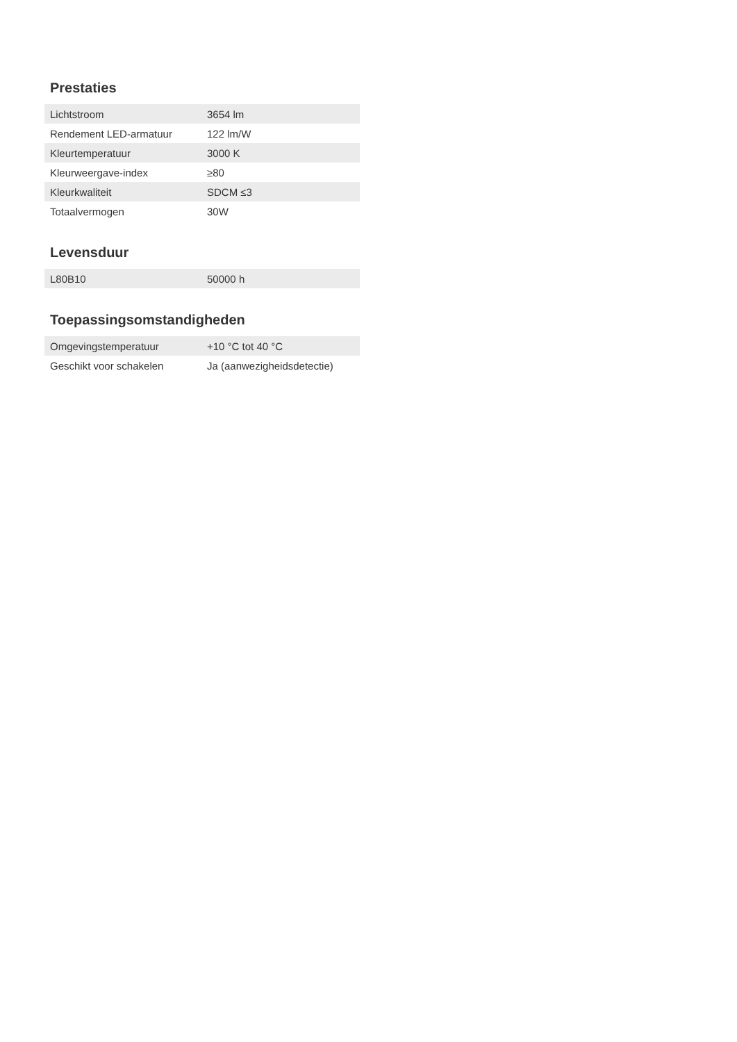Prestaties
| Lichtstroom | 3654 lm |
| Rendement LED-armatuur | 122 lm/W |
| Kleurtemperatuur | 3000 K |
| Kleurweergave-index | ≥80 |
| Kleurkwaliteit | SDCM ≤3 |
| Totaalvermogen | 30W |
Levensduur
| L80B10 | 50000 h |
Toepassingsomstandigheden
| Omgevingstemperatuur | +10 °C tot 40 °C |
| Geschikt voor schakelen | Ja (aanwezigheidsdetectie) |